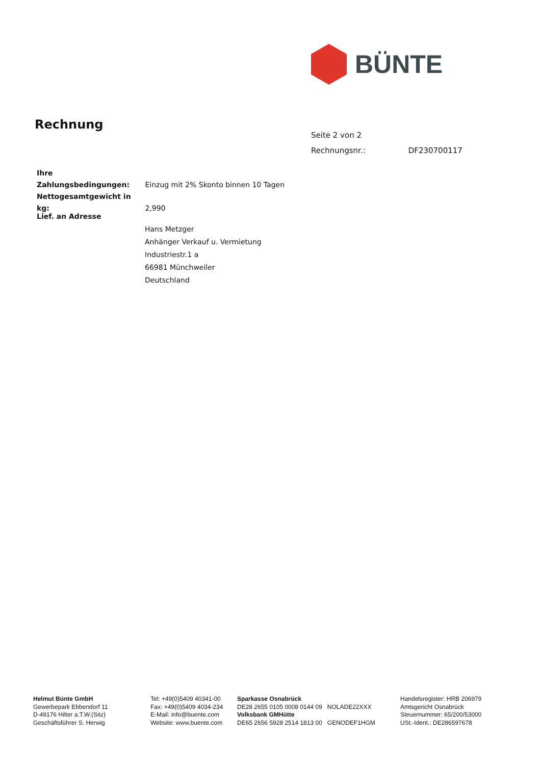BÜNTE
Rechnung
Seite 2 von 2
Rechnungsnr.: DF230700117
Ihre Zahlungsbedingungen: Einzug mit 2% Skonto binnen 10 Tagen
Nettogesamtgewicht in kg: 2,990
Lief. an Adresse
Hans Metzger
Anhänger Verkauf u. Vermietung
Industriestr.1 a
66981 Münchweiler
Deutschland
Helmut Bünte GmbH
Gewerbepark Ebbendorf 11
D-49176 Hilter a.T.W.(Sitz)
Geschäftsführer S. Herwig
Tel: +49(0)5409 40341-00
Fax: +49(0)5409 4034-234
E-Mail: info@buente.com
Website: www.buente.com
Sparkasse Osnabrück
DE28 2655 0105 0008 0144 09 NOLADE22XXX
Volksbank GMHütte
DE65 2656 5928 2514 1813 00 GENODEF1HGM
Handelsregister: HRB 206979
Amtsgericht Osnabrück
Steuernummer: 65/200/53000
USt.-Ident.: DE286597678